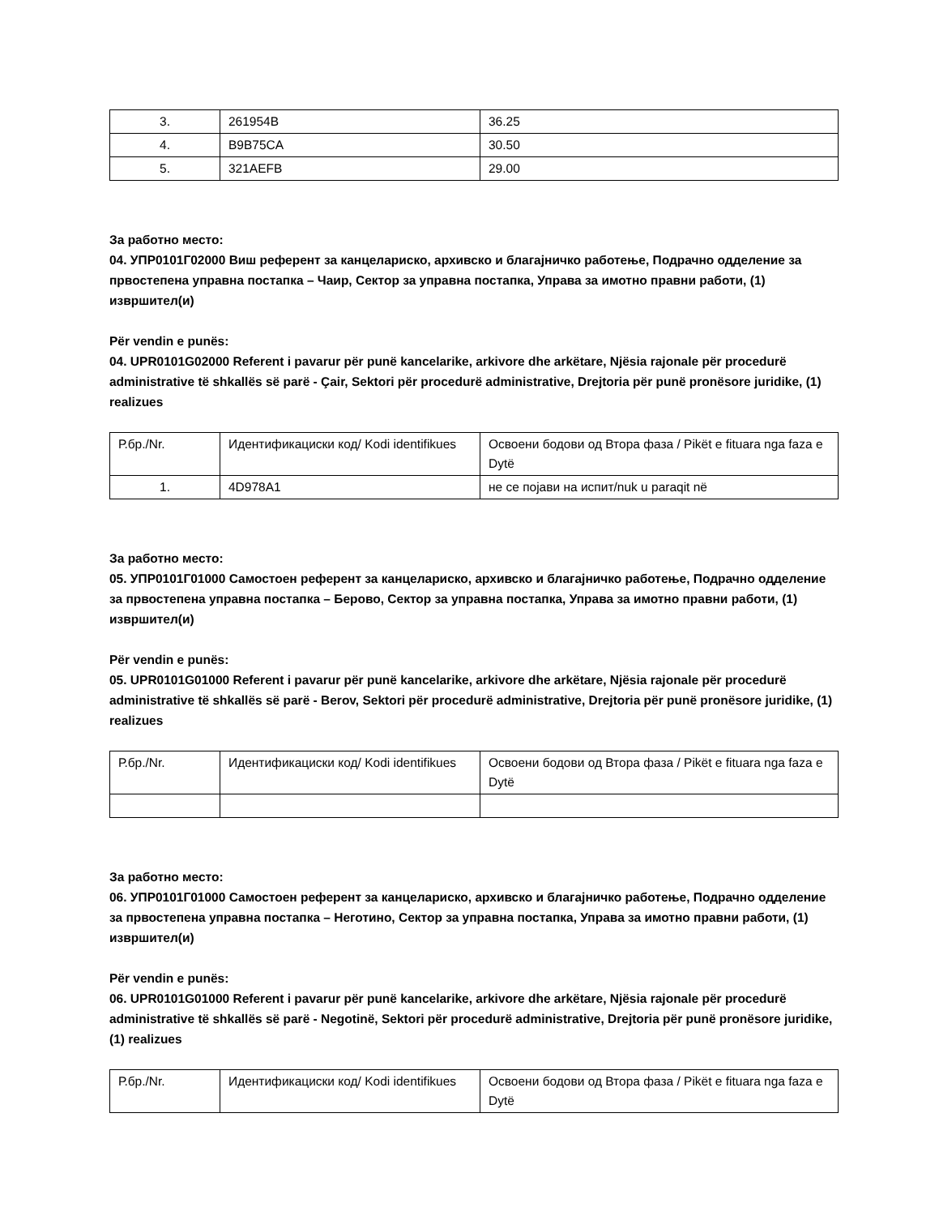| 3. | 261954B | 36.25 |
| 4. | B9B75CA | 30.50 |
| 5. | 321AEFB | 29.00 |
За работно место:
04. УПР0101Г02000 Виш референт за канцелариско, архивско и благајничко работење, Подрачно одделение за првостепена управна постапка – Чаир, Сектор за управна постапка, Управа за имотно правни работи, (1) извршител(и)
Për vendin e punës:
04. UPR0101G02000 Referent i pavarur për punë kancelarike, arkivore dhe arkëtare, Njësia rajonale për procedurë administrative të shkallës së parë - Çair, Sektori për procedurë administrative, Drejtoria për punë pronësore juridike, (1) realizues
| Р.бр./Nr. | Идентификациски код/ Kodi identifikues | Освоени бодови од Втора фаза / Pikët e fituara nga faza e Dytë |
| 1. | 4D978A1 | не се појави на испит/nuk u paraqit në |
За работно место:
05. УПР0101Г01000 Самостоен референт за канцелариско, архивско и благајничко работење, Подрачно одделение за првостепена управна постапка – Берово, Сектор за управна постапка, Управа за имотно правни работи, (1) извршител(и)
Për vendin e punës:
05. UPR0101G01000 Referent i pavarur për punë kancelarike, arkivore dhe arkëtare, Njësia rajonale për procedurë administrative të shkallës së parë - Berov, Sektori për procedurë administrative, Drejtoria për punë pronësore juridike, (1) realizues
| Р.бр./Nr. | Идентификациски код/ Kodi identifikues | Освоени бодови од Втора фаза / Pikët e fituara nga faza e Dytë |
За работно место:
06. УПР0101Г01000 Самостоен референт за канцелариско, архивско и благајничко работење, Подрачно одделение за првостепена управна постапка – Неготино, Сектор за управна постапка, Управа за имотно правни работи, (1) извршител(и)
Për vendin e punës:
06. UPR0101G01000 Referent i pavarur për punë kancelarike, arkivore dhe arkëtare, Njësia rajonale për procedurë administrative të shkallës së parë - Negotinë, Sektori për procedurë administrative, Drejtoria për punë pronësore juridike, (1) realizues
| Р.бр./Nr. | Идентификациски код/ Kodi identifikues | Освоени бодови од Втора фаза / Pikët e fituara nga faza e Dytë |